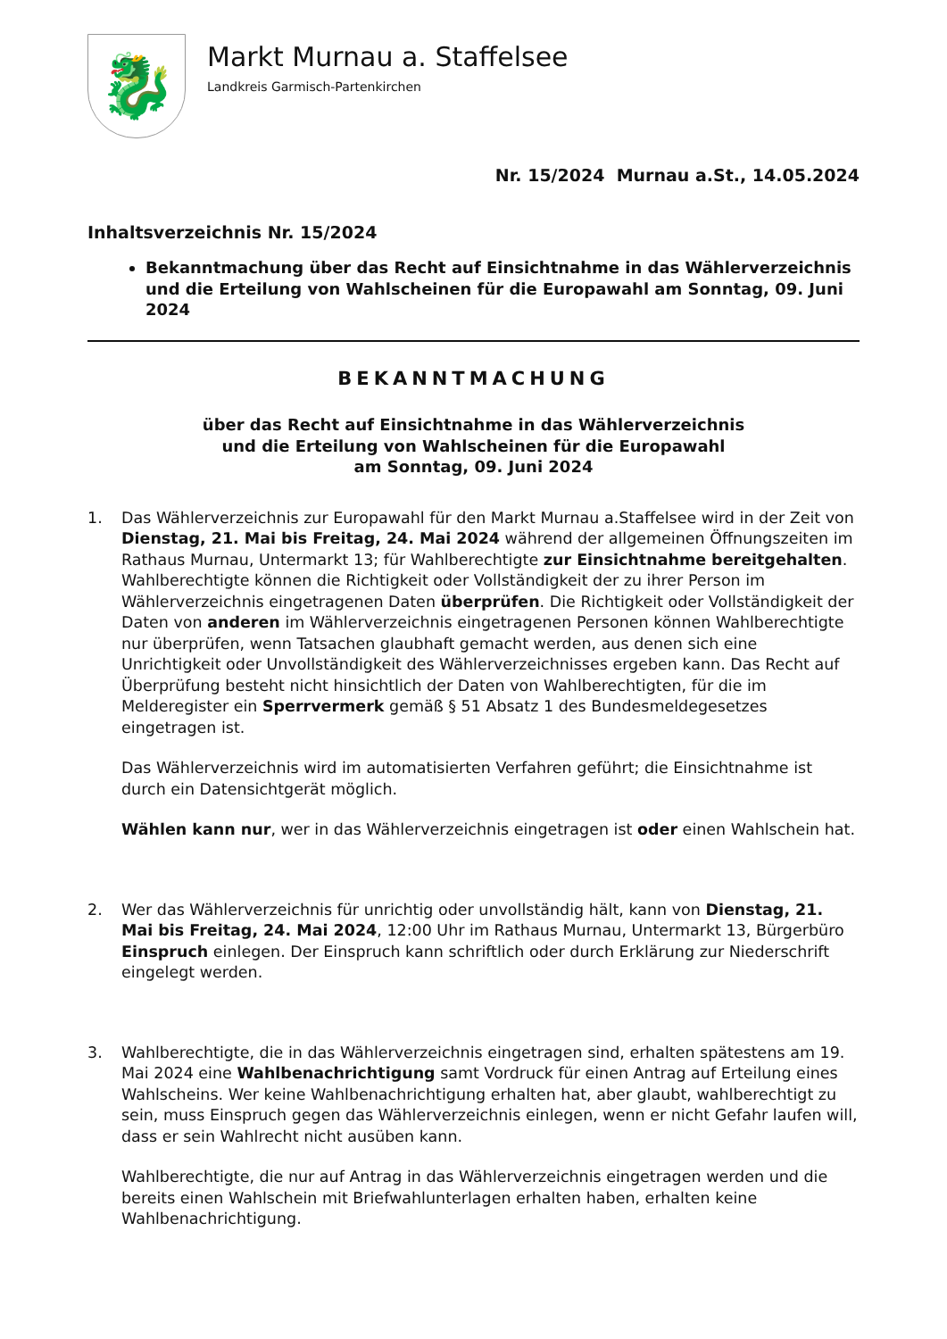🐉
Markt Murnau a. Staffelsee
Landkreis Garmisch-Partenkirchen
Nr. 15/2024 Murnau a.St., 14.05.2024
Inhaltsverzeichnis Nr. 15/2024
Bekanntmachung über das Recht auf Einsichtnahme in das Wählerverzeichnis und die Erteilung von Wahlscheinen für die Europawahl am Sonntag, 09. Juni 2024
BEKANNTMACHUNG
über das Recht auf Einsichtnahme in das Wählerverzeichnis
und die Erteilung von Wahlscheinen für die Europawahl
am Sonntag, 09. Juni 2024
1. Das Wählerverzeichnis zur Europawahl für den Markt Murnau a.Staffelsee wird in der Zeit von Dienstag, 21. Mai bis Freitag, 24. Mai 2024 während der allgemeinen Öffnungszeiten im Rathaus Murnau, Untermarkt 13; für Wahlberechtigte zur Einsichtnahme bereitgehalten. Wahlberechtigte können die Richtigkeit oder Vollständigkeit der zu ihrer Person im Wählerverzeichnis eingetragenen Daten überprüfen. Die Richtigkeit oder Vollständigkeit der Daten von anderen im Wählerverzeichnis eingetragenen Personen können Wahlberechtigte nur überprüfen, wenn Tatsachen glaubhaft gemacht werden, aus denen sich eine Unrichtigkeit oder Unvollständigkeit des Wählerverzeichnisses ergeben kann. Das Recht auf Überprüfung besteht nicht hinsichtlich der Daten von Wahlberechtigten, für die im Melderegister ein Sperrvermerk gemäß § 51 Absatz 1 des Bundesmeldegesetzes eingetragen ist.
Das Wählerverzeichnis wird im automatisierten Verfahren geführt; die Einsichtnahme ist durch ein Datensichtgerät möglich.
Wählen kann nur, wer in das Wählerverzeichnis eingetragen ist oder einen Wahlschein hat.
2. Wer das Wählerverzeichnis für unrichtig oder unvollständig hält, kann von Dienstag, 21. Mai bis Freitag, 24. Mai 2024, 12:00 Uhr im Rathaus Murnau, Untermarkt 13, Bürgerbüro Einspruch einlegen. Der Einspruch kann schriftlich oder durch Erklärung zur Niederschrift eingelegt werden.
3. Wahlberechtigte, die in das Wählerverzeichnis eingetragen sind, erhalten spätestens am 19. Mai 2024 eine Wahlbenachrichtigung samt Vordruck für einen Antrag auf Erteilung eines Wahlscheins. Wer keine Wahlbenachrichtigung erhalten hat, aber glaubt, wahlberechtigt zu sein, muss Einspruch gegen das Wählerverzeichnis einlegen, wenn er nicht Gefahr laufen will, dass er sein Wahlrecht nicht ausüben kann.
Wahlberechtigte, die nur auf Antrag in das Wählerverzeichnis eingetragen werden und die bereits einen Wahlschein mit Briefwahlunterlagen erhalten haben, erhalten keine Wahlbenachrichtigung.